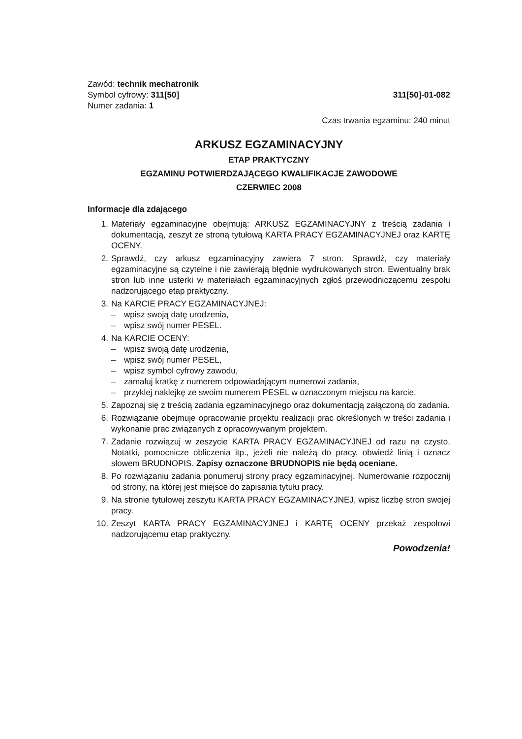Zawód: technik mechatronik
Symbol cyfrowy: 311[50]
311[50]-01-082
Numer zadania: 1
Czas trwania egzaminu: 240 minut
ARKUSZ EGZAMINACYJNY
ETAP PRAKTYCZNY
EGZAMINU POTWIERDZAJĄCEGO KWALIFIKACJE ZAWODOWE
CZERWIEC 2008
Informacje dla zdającego
1. Materiały egzaminacyjne obejmują: ARKUSZ EGZAMINACYJNY z treścią zadania i dokumentacją, zeszyt ze stroną tytułową KARTA PRACY EGZAMINACYJNEJ oraz KARTĘ OCENY.
2. Sprawdź, czy arkusz egzaminacyjny zawiera 7 stron. Sprawdź, czy materiały egzaminacyjne są czytelne i nie zawierają błędnie wydrukowanych stron. Ewentualny brak stron lub inne usterki w materiałach egzaminacyjnych zgłoś przewodniczącemu zespołu nadzorującego etap praktyczny.
3. Na KARCIE PRACY EGZAMINACYJNEJ:
– wpisz swoją datę urodzenia,
– wpisz swój numer PESEL.
4. Na KARCIE OCENY:
– wpisz swoją datę urodzenia,
– wpisz swój numer PESEL,
– wpisz symbol cyfrowy zawodu,
– zamaluj kratkę z numerem odpowiadającym numerowi zadania,
– przyklej naklejkę ze swoim numerem PESEL w oznaczonym miejscu na karcie.
5. Zapoznaj się z treścią zadania egzaminacyjnego oraz dokumentacją załączoną do zadania.
6. Rozwiązanie obejmuje opracowanie projektu realizacji prac określonych w treści zadania i wykonanie prac związanych z opracowywanym projektem.
7. Zadanie rozwiązuj w zeszycie KARTA PRACY EGZAMINACYJNEJ od razu na czysto. Notatki, pomocnicze obliczenia itp., jeżeli nie należą do pracy, obwiedź linią i oznacz słowem BRUDNOPIS. Zapisy oznaczone BRUDNOPIS nie będą oceniane.
8. Po rozwiązaniu zadania ponumeruj strony pracy egzaminacyjnej. Numerowanie rozpocznij od strony, na której jest miejsce do zapisania tytułu pracy.
9. Na stronie tytułowej zeszytu KARTA PRACY EGZAMINACYJNEJ, wpisz liczbę stron swojej pracy.
10. Zeszyt KARTA PRACY EGZAMINACYJNEJ i KARTĘ OCENY przekaż zespołowi nadzorującemu etap praktyczny.
Powodzenia!